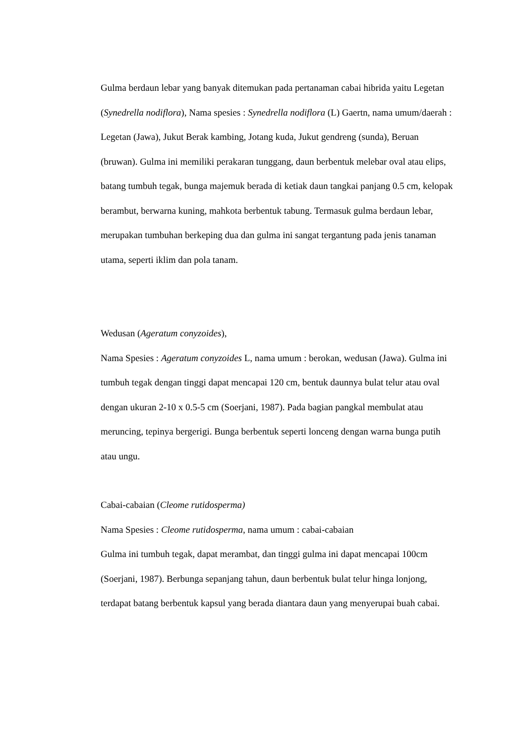Gulma berdaun lebar yang banyak ditemukan pada pertanaman cabai hibrida yaitu Legetan (Synedrella nodiflora), Nama spesies : Synedrella nodiflora (L) Gaertn, nama umum/daerah : Legetan (Jawa), Jukut Berak kambing, Jotang kuda, Jukut gendreng (sunda), Beruan (bruwan). Gulma ini memiliki perakaran tunggang, daun berbentuk melebar oval atau elips, batang tumbuh tegak, bunga majemuk berada di ketiak daun tangkai panjang 0.5 cm, kelopak berambut, berwarna kuning, mahkota berbentuk tabung. Termasuk gulma berdaun lebar, merupakan tumbuhan berkeping dua dan gulma ini sangat tergantung pada jenis tanaman utama, seperti iklim dan pola tanam.
Wedusan (Ageratum conyzoides),
Nama Spesies : Ageratum conyzoides L, nama umum : berokan, wedusan (Jawa). Gulma ini tumbuh tegak dengan tinggi dapat mencapai 120 cm, bentuk daunnya bulat telur atau oval dengan ukuran 2-10 x 0.5-5 cm (Soerjani, 1987). Pada bagian pangkal membulat atau meruncing, tepinya bergerigi. Bunga berbentuk seperti lonceng dengan warna bunga putih atau ungu.
Cabai-cabaian (Cleome rutidosperma)
Nama Spesies : Cleome rutidosperma, nama umum : cabai-cabaian
Gulma ini tumbuh tegak, dapat merambat, dan tinggi gulma ini dapat mencapai 100cm (Soerjani, 1987). Berbunga sepanjang tahun, daun berbentuk bulat telur hinga lonjong, terdapat batang berbentuk kapsul yang berada diantara daun yang menyerupai buah cabai.